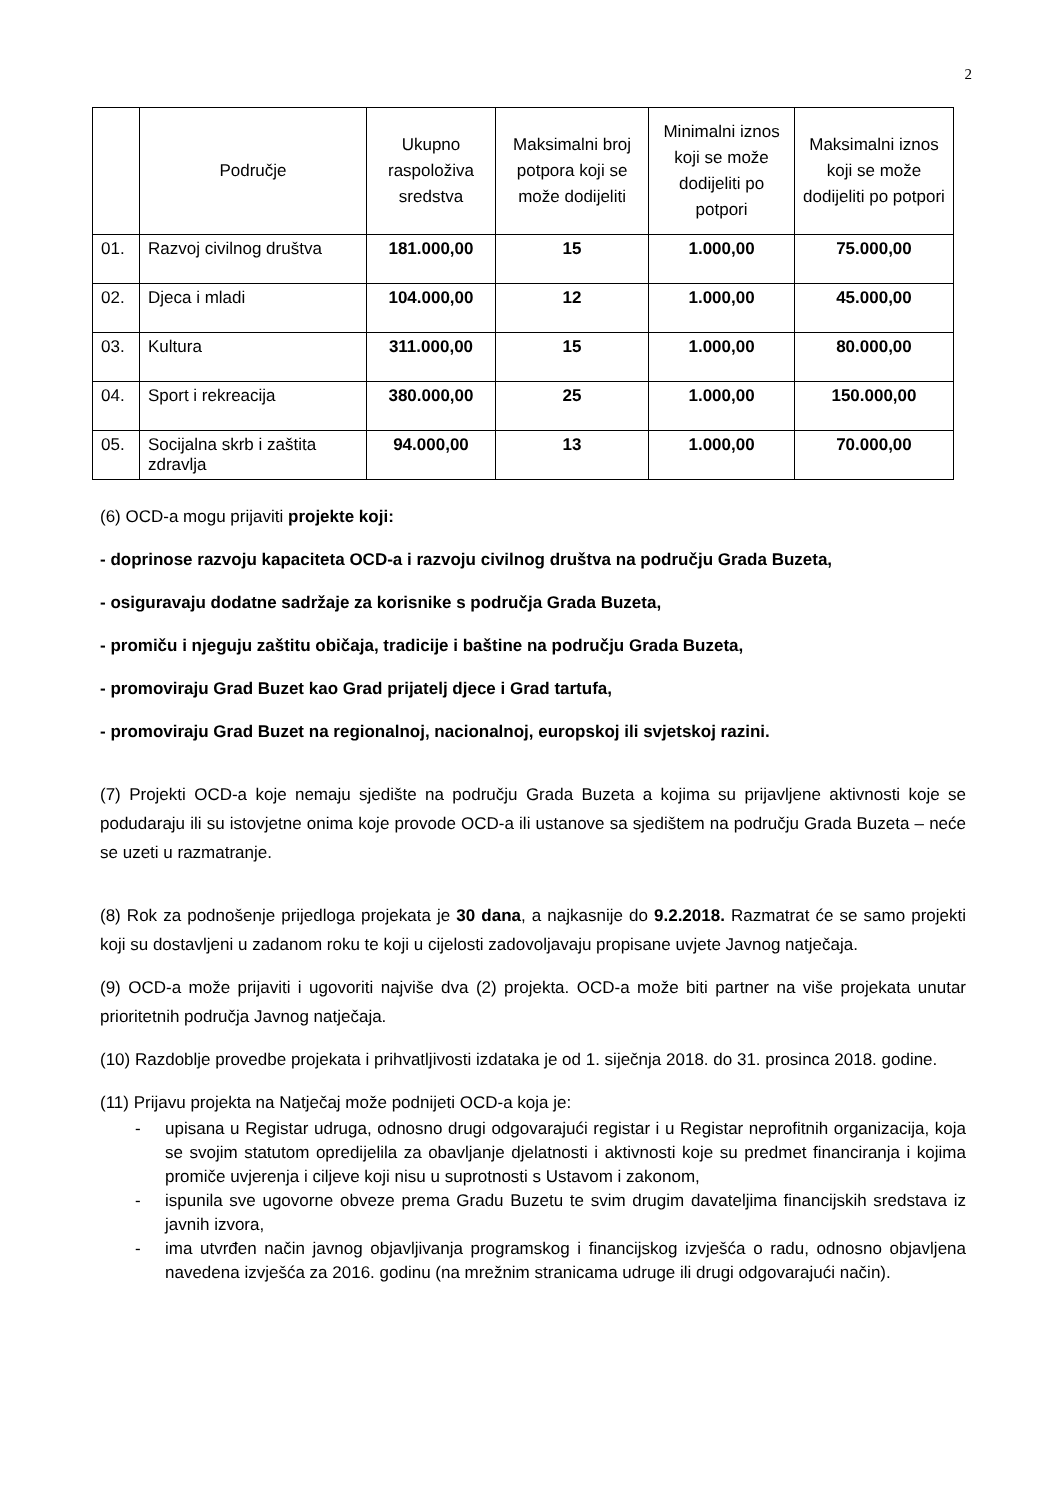2
| | Područje | Ukupno raspoloživa sredstva | Maksimalni broj potpora koji se može dodijeliti | Minimalni iznos koji se može dodijeliti po potpori | Maksimalni iznos koji se može dodijeliti po potpori |
| --- | --- | --- | --- | --- | --- |
| 01. | Razvoj civilnog društva | 181.000,00 | 15 | 1.000,00 | 75.000,00 |
| 02. | Djeca i mladi | 104.000,00 | 12 | 1.000,00 | 45.000,00 |
| 03. | Kultura | 311.000,00 | 15 | 1.000,00 | 80.000,00 |
| 04. | Sport i rekreacija | 380.000,00 | 25 | 1.000,00 | 150.000,00 |
| 05. | Socijalna skrb i zaštita zdravlja | 94.000,00 | 13 | 1.000,00 | 70.000,00 |
(6) OCD-a mogu prijaviti projekte koji:
- doprinose razvoju kapaciteta OCD-a i razvoju civilnog društva na području Grada Buzeta,
- osiguravaju dodatne sadržaje za korisnike s područja Grada Buzeta,
- promiču i njeguju zaštitu običaja, tradicije i baštine na području Grada Buzeta,
- promoviraju Grad Buzet kao Grad prijatelj djece i Grad tartufa,
- promoviraju Grad Buzet na regionalnoj, nacionalnoj, europskoj ili svjetskoj razini.
(7) Projekti OCD-a koje nemaju sjedište na području Grada Buzeta a kojima su prijavljene aktivnosti koje se podudaraju ili su istovjetne onima koje provode OCD-a ili ustanove sa sjedištem na području Grada Buzeta – neće se uzeti u razmatranje.
(8) Rok za podnošenje prijedloga projekata je 30 dana, a najkasnije do 9.2.2018. Razmatrat će se samo projekti koji su dostavljeni u zadanom roku te koji u cijelosti zadovoljavaju propisane uvjete Javnog natječaja.
(9) OCD-a može prijaviti i ugovoriti najviše dva (2) projekta. OCD-a može biti partner na više projekata unutar prioritetnih područja Javnog natječaja.
(10) Razdoblje provedbe projekata i prihvatljivosti izdataka je od 1. siječnja 2018. do 31. prosinca 2018. godine.
(11) Prijavu projekta na Natječaj može podnijeti OCD-a koja je:
- upisana u Registar udruga, odnosno drugi odgovarajući registar i u Registar neprofitnih organizacija, koja se svojim statutom opredijelila za obavljanje djelatnosti i aktivnosti koje su predmet financiranja i kojima promiče uvjerenja i ciljeve koji nisu u suprotnosti s Ustavom i zakonom,
- ispunila sve ugovorne obveze prema Gradu Buzetu te svim drugim davateljima financijskih sredstava iz javnih izvora,
- ima utvrđen način javnog objavljivanja programskog i financijskog izvješća o radu, odnosno objavljena navedena izvješća za 2016. godinu (na mrežnim stranicama udruge ili drugi odgovarajući način).